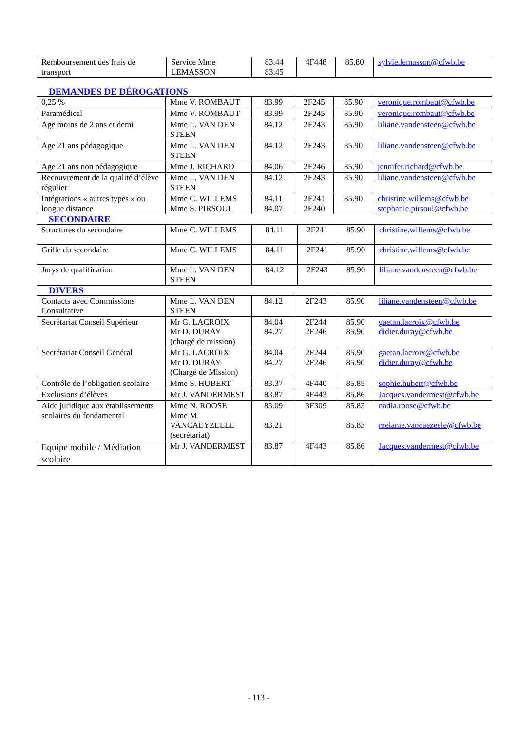| Remboursement des frais de transport | Service Mme LEMASSON | 83.44 83.45 | 4F448 | 85.80 | sylvie.lemasson@cfwb.be |
DEMANDES DE DÉROGATIONS
| 0,25 % | Mme V. ROMBAUT | 83.99 | 2F245 | 85.90 | veronique.rombaut@cfwb.be |
| Paramédical | Mme V. ROMBAUT | 83.99 | 2F245 | 85.90 | veronique.rombaut@cfwb.be |
| Age moins de 2 ans et demi | Mme L. VAN DEN STEEN | 84.12 | 2F243 | 85.90 | liliane.vandensteen@cfwb.be |
| Age 21 ans pédagogique | Mme L. VAN DEN STEEN | 84.12 | 2F243 | 85.90 | liliane.vandensteen@cfwb.be |
| Age 21 ans non pédagogique | Mme J. RICHARD | 84.06 | 2F246 | 85.90 | jennifer.richard@cfwb.be |
| Recouvrement de la qualité d’élève régulier | Mme L. VAN DEN STEEN | 84.12 | 2F243 | 85.90 | liliane.vandensteen@cfwb.be |
| Intégrations « autres types » ou longue distance | Mme C. WILLEMS Mme S. PIRSOUL | 84.11 84.07 | 2F241 2F240 | 85.90 | christine.willems@cfwb.be stephanie.pirsoul@cfwb.be |
SECONDAIRE
| Structures du secondaire | Mme C. WILLEMS | 84.11 | 2F241 | 85.90 | christine.willems@cfwb.be |
| Grille du secondaire | Mme C. WILLEMS | 84.11 | 2F241 | 85.90 | christine.willems@cfwb.be |
| Jurys de qualification | Mme L. VAN DEN STEEN | 84.12 | 2F243 | 85.90 | liliane.vandensteen@cfwb.be |
DIVERS
| Contacts avec Commissions Consultative | Mme L. VAN DEN STEEN | 84.12 | 2F243 | 85.90 | liliane.vandensteen@cfwb.be |
| Secrétariat Conseil Supérieur | Mr G. LACROIX Mr D. DURAY (chargé de mission) | 84.04 84.27 | 2F244 2F246 | 85.90 85.90 | gaetan.lacroix@cfwb.be didier.duray@cfwb.be |
| Secrétariat Conseil Général | Mr G. LACROIX Mr D. DURAY (Chargé de Mission) | 84.04 84.27 | 2F244 2F246 | 85.90 85.90 | gaetan.lacroix@cfwb.be didier.duray@cfwb.be |
| Contrôle de l’obligation scolaire | Mme S. HUBERT | 83.37 | 4F440 | 85.85 | sophie.hubert@cfwb.be |
| Exclusions d’élèves | Mr J. VANDERMEST | 83.87 | 4F443 | 85.86 | Jacques.vandermest@cfwb.be |
| Aide juridique aux établissements scolaires du fondamental | Mme N. ROOSE Mme M. VANCAEYZEELE (secrétariat) | 83.09 83.21 | 3F309 | 85.83 85.83 | nadia.roose@cfwb.be melanie.vancaezeele@cfwb.be |
| Equipe mobile / Médiation scolaire | Mr J. VANDERMEST | 83.87 | 4F443 | 85.86 | Jacques.vandermest@cfwb.be |
- 113 -